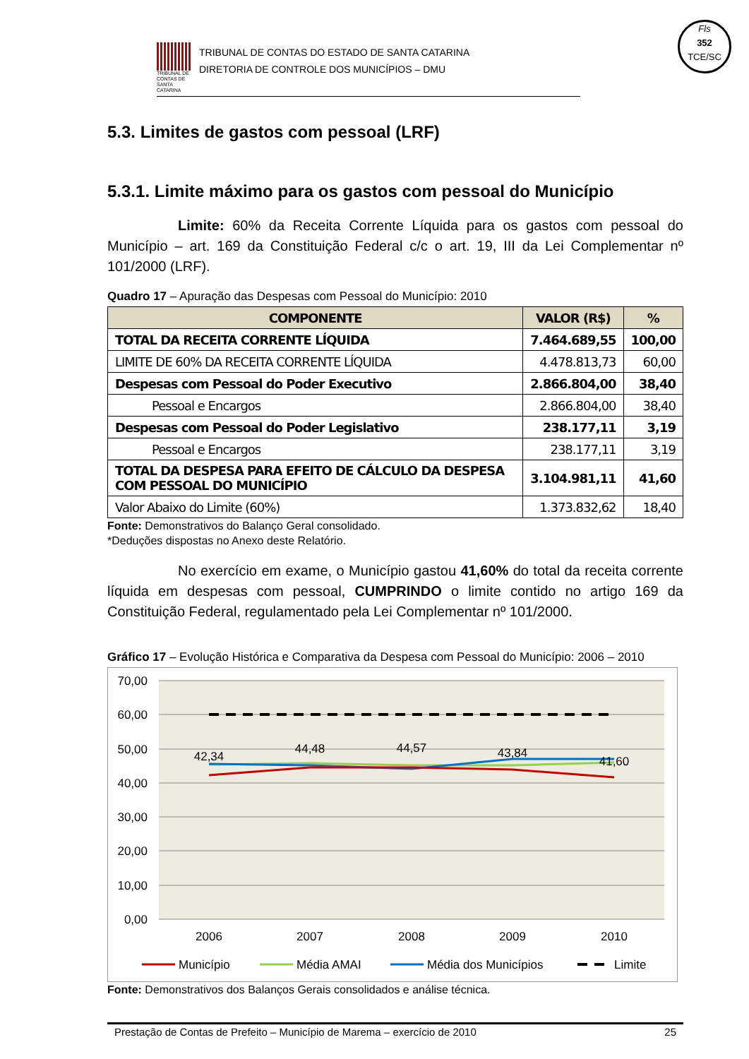Fls
352
TCE/SC
TRIBUNAL DE CONTAS DE SANTA CATARINA
TRIBUNAL DE CONTAS DO ESTADO DE SANTA CATARINA
DIRETORIA DE CONTROLE DOS MUNICÍPIOS – DMU
5.3. Limites de gastos com pessoal (LRF)
5.3.1. Limite máximo para os gastos com pessoal do Município
Limite: 60% da Receita Corrente Líquida para os gastos com pessoal do Município – art. 169 da Constituição Federal c/c o art. 19, III da Lei Complementar nº 101/2000 (LRF).
Quadro 17 – Apuração das Despesas com Pessoal do Município: 2010
| COMPONENTE | VALOR (R$) | % |
| --- | --- | --- |
| TOTAL DA RECEITA CORRENTE LÍQUIDA | 7.464.689,55 | 100,00 |
| LIMITE DE 60% DA RECEITA CORRENTE LÍQUIDA | 4.478.813,73 | 60,00 |
| Despesas com Pessoal do Poder Executivo | 2.866.804,00 | 38,40 |
| Pessoal e Encargos | 2.866.804,00 | 38,40 |
| Despesas com Pessoal do Poder Legislativo | 238.177,11 | 3,19 |
| Pessoal e Encargos | 238.177,11 | 3,19 |
| TOTAL DA DESPESA PARA EFEITO DE CÁLCULO DA DESPESA COM PESSOAL DO MUNICÍPIO | 3.104.981,11 | 41,60 |
| Valor Abaixo do Limite (60%) | 1.373.832,62 | 18,40 |
Fonte: Demonstrativos do Balanço Geral consolidado.
*Deduções dispostas no Anexo deste Relatório.
No exercício em exame, o Município gastou 41,60% do total da receita corrente líquida em despesas com pessoal, CUMPRINDO o limite contido no artigo 169 da Constituição Federal, regulamentado pela Lei Complementar nº 101/2000.
Gráfico 17 – Evolução Histórica e Comparativa da Despesa com Pessoal do Município: 2006 – 2010
70,00
60,00
50,00
40,00
30,00
20,00
10,00
0,00
42,34
44,48
44,57
43,84
41,60
2006
2007
2008
2009
2010
Município
Média AMAI
Média dos Municípios
Limite
Fonte: Demonstrativos dos Balanços Gerais consolidados e análise técnica.
Prestação de Contas de Prefeito – Município de Marema – exercício de 2010 25